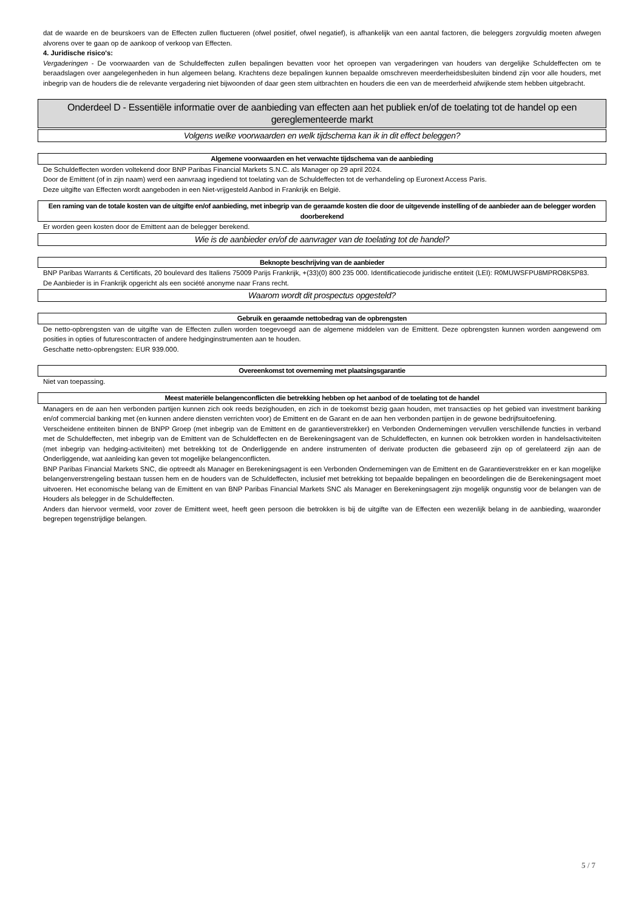dat de waarde en de beurskoers van de Effecten zullen fluctueren (ofwel positief, ofwel negatief), is afhankelijk van een aantal factoren, die beleggers zorgvuldig moeten afwegen alvorens over te gaan op de aankoop of verkoop van Effecten.
4. Juridische risico's:
Vergaderingen - De voorwaarden van de Schuldeffecten zullen bepalingen bevatten voor het oproepen van vergaderingen van houders van dergelijke Schuldeffecten om te beraadslagen over aangelegenheden in hun algemeen belang. Krachtens deze bepalingen kunnen bepaalde omschreven meerderheidsbesluiten bindend zijn voor alle houders, met inbegrip van de houders die de relevante vergadering niet bijwoonden of daar geen stem uitbrachten en houders die een van de meerderheid afwijkende stem hebben uitgebracht.
Onderdeel D - Essentiële informatie over de aanbieding van effecten aan het publiek en/of de toelating tot de handel op een gereglementeerde markt
Volgens welke voorwaarden en welk tijdschema kan ik in dit effect beleggen?
Algemene voorwaarden en het verwachte tijdschema van de aanbieding
De Schuldeffecten worden voltekend door BNP Paribas Financial Markets S.N.C. als Manager op 29 april 2024.
Door de Emittent (of in zijn naam) werd een aanvraag ingediend tot toelating van de Schuldeffecten tot de verhandeling op Euronext Access Paris.
Deze uitgifte van Effecten wordt aangeboden in een Niet-vrijgesteld Aanbod in Frankrijk en België.
Een raming van de totale kosten van de uitgifte en/of aanbieding, met inbegrip van de geraamde kosten die door de uitgevende instelling of de aanbieder aan de belegger worden doorberekend
Er worden geen kosten door de Emittent aan de belegger berekend.
Wie is de aanbieder en/of de aanvrager van de toelating tot de handel?
Beknopte beschrijving van de aanbieder
BNP Paribas Warrants & Certificats, 20 boulevard des Italiens 75009 Parijs Frankrijk, +(33)(0) 800 235 000. Identificatiecode juridische entiteit (LEI): R0MUWSFPU8MPRO8K5P83.
De Aanbieder is in Frankrijk opgericht als een société anonyme naar Frans recht.
Waarom wordt dit prospectus opgesteld?
Gebruik en geraamde nettobedrag van de opbrengsten
De netto-opbrengsten van de uitgifte van de Effecten zullen worden toegevoegd aan de algemene middelen van de Emittent. Deze opbrengsten kunnen worden aangewend om posities in opties of futurescontracten of andere hedginginstrumenten aan te houden.
Geschatte netto-opbrengsten: EUR 939.000.
Overeenkomst tot overneming met plaatsingsgarantie
Niet van toepassing.
Meest materiële belangenconflicten die betrekking hebben op het aanbod of de toelating tot de handel
Managers en de aan hen verbonden partijen kunnen zich ook reeds bezighouden, en zich in de toekomst bezig gaan houden, met transacties op het gebied van investment banking en/of commercial banking met (en kunnen andere diensten verrichten voor) de Emittent en de Garant en de aan hen verbonden partijen in de gewone bedrijfsuitoefening.
Verscheidene entiteiten binnen de BNPP Groep (met inbegrip van de Emittent en de garantieverstrekker) en Verbonden Ondernemingen vervullen verschillende functies in verband met de Schuldeffecten, met inbegrip van de Emittent van de Schuldeffecten en de Berekeningsagent van de Schuldeffecten, en kunnen ook betrokken worden in handelsactiviteiten (met inbegrip van hedging-activiteiten) met betrekking tot de Onderliggende en andere instrumenten of derivate producten die gebaseerd zijn op of gerelateerd zijn aan de Onderliggende, wat aanleiding kan geven tot mogelijke belangenconflicten.
BNP Paribas Financial Markets SNC, die optreedt als Manager en Berekeningsagent is een Verbonden Ondernemingen van de Emittent en de Garantieverstrekker en er kan mogelijke belangenverstrengeling bestaan tussen hem en de houders van de Schuldeffecten, inclusief met betrekking tot bepaalde bepalingen en beoordelingen die de Berekeningsagent moet uitvoeren. Het economische belang van de Emittent en van BNP Paribas Financial Markets SNC als Manager en Berekeningsagent zijn mogelijk ongunstig voor de belangen van de Houders als belegger in de Schuldeffecten.
Anders dan hiervoor vermeld, voor zover de Emittent weet, heeft geen persoon die betrokken is bij de uitgifte van de Effecten een wezenlijk belang in de aanbieding, waaronder begrepen tegenstrijdige belangen.
5 / 7